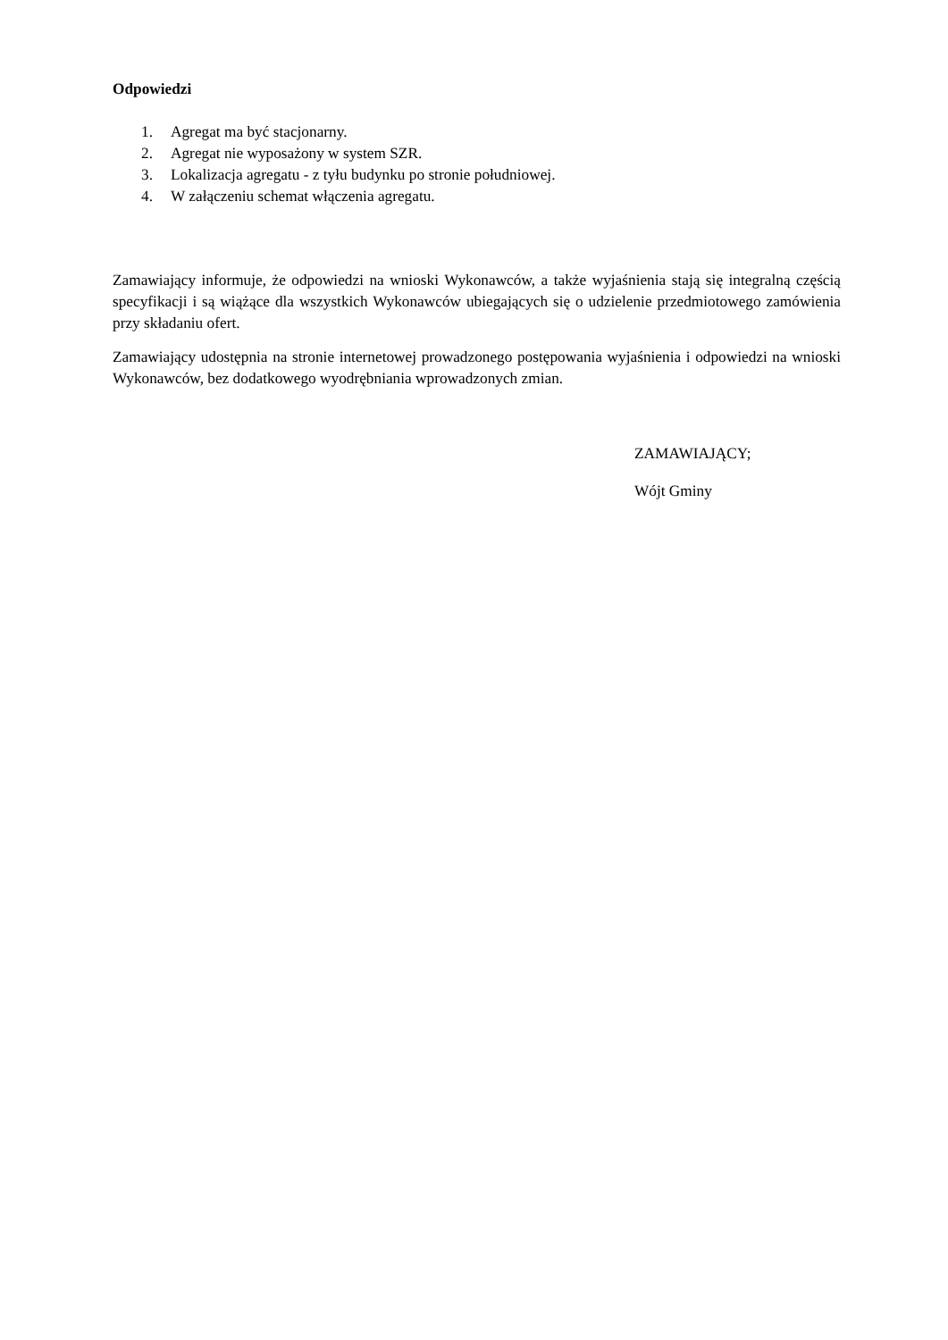Odpowiedzi
1. Agregat ma być stacjonarny.
2. Agregat nie wyposażony w system SZR.
3. Lokalizacja agregatu - z tyłu budynku po stronie południowej.
4. W załączeniu schemat włączenia agregatu.
Zamawiający informuje, że odpowiedzi na wnioski Wykonawców, a także wyjaśnienia stają się integralną częścią specyfikacji i są wiążące dla wszystkich Wykonawców ubiegających się o udzielenie przedmiotowego zamówienia przy składaniu ofert.
Zamawiający udostępnia na stronie internetowej prowadzonego postępowania wyjaśnienia i odpowiedzi na wnioski Wykonawców, bez dodatkowego wyodrębniania wprowadzonych zmian.
ZAMAWIAJĄCY;
Wójt Gminy